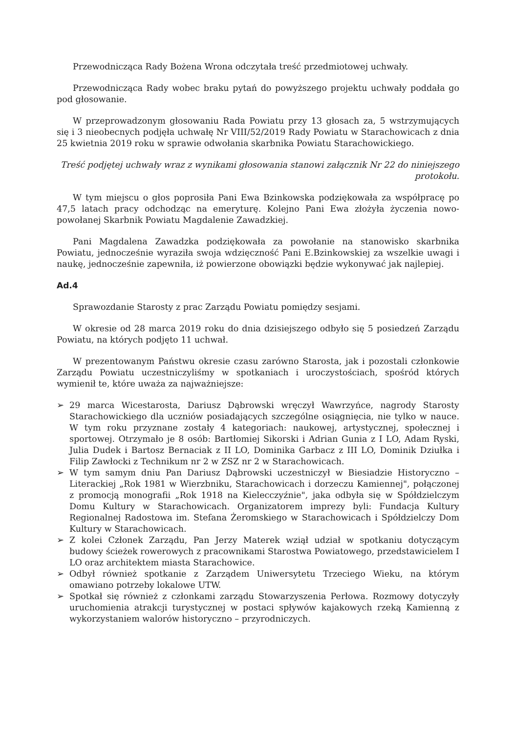Przewodnicząca Rady Bożena Wrona odczytała treść przedmiotowej uchwały.
Przewodnicząca Rady wobec braku pytań do powyższego projektu uchwały poddała go pod głosowanie.
W przeprowadzonym głosowaniu Rada Powiatu przy 13 głosach za, 5 wstrzymujących się i 3 nieobecnych podjęła uchwałę Nr VIII/52/2019 Rady Powiatu w Starachowicach z dnia 25 kwietnia 2019 roku w sprawie odwołania skarbnika Powiatu Starachowickiego.
Treść podjętej uchwały wraz z wynikami głosowania stanowi załącznik Nr 22 do niniejszego protokołu.
W tym miejscu o głos poprosiła Pani Ewa Bzinkowska podziękowała za współpracę po 47,5 latach pracy odchodząc na emeryturę. Kolejno Pani Ewa złożyła życzenia nowo-powołanej Skarbnik Powiatu Magdalenie Zawadzkiej.
Pani Magdalena Zawadzka podziękowała za powołanie na stanowisko skarbnika Powiatu, jednocześnie wyraziła swoja wdzięczność Pani E.Bzinkowskiej za wszelkie uwagi i naukę, jednocześnie zapewniła, iż powierzone obowiązki będzie wykonywać jak najlepiej.
Ad.4
Sprawozdanie Starosty z prac Zarządu Powiatu pomiędzy sesjami.
W okresie od 28 marca 2019 roku do dnia dzisiejszego odbyło się 5 posiedzeń Zarządu Powiatu, na których podjęto 11 uchwał.
W prezentowanym Państwu okresie czasu zarówno Starosta, jak i pozostali członkowie Zarządu Powiatu uczestniczyliśmy w spotkaniach i uroczystościach, spośród których wymienił te, które uważa za najważniejsze:
➢ 29 marca Wicestarosta, Dariusz Dąbrowski wręczył Wawrzyńce, nagrody Starosty Starachowickiego dla uczniów posiadających szczególne osiągnięcia, nie tylko w nauce. W tym roku przyznane zostały 4 kategoriach: naukowej, artystycznej, społecznej i sportowej. Otrzymało je 8 osób: Bartłomiej Sikorski i Adrian Gunia z I LO, Adam Ryski, Julia Dudek i Bartosz Bernaciak z II LO, Dominika Garbacz z III LO, Dominik Dziułka i Filip Zawłocki z Technikum nr 2 w ZSZ nr 2 w Starachowicach.
➢ W tym samym dniu Pan Dariusz Dąbrowski uczestniczył w Biesiadzie Historyczno – Literackiej „Rok 1981 w Wierzbniku, Starachowicach i dorzeczu Kamiennej", połączonej z promocją monografii „Rok 1918 na Kielecczyźnie", jaka odbyła się w Spółdzielczym Domu Kultury w Starachowicach. Organizatorem imprezy byli: Fundacja Kultury Regionalnej Radostowa im. Stefana Żeromskiego w Starachowicach i Spółdzielczy Dom Kultury w Starachowicach.
➢ Z kolei Członek Zarządu, Pan Jerzy Materek wziął udział w spotkaniu dotyczącym budowy ścieżek rowerowych z pracownikami Starostwa Powiatowego, przedstawicielem I LO oraz architektem miasta Starachowice.
➢ Odbył również spotkanie z Zarządem Uniwersytetu Trzeciego Wieku, na którym omawiano potrzeby lokalowe UTW.
➢ Spotkał się również z członkami zarządu Stowarzyszenia Perłowa. Rozmowy dotyczyły uruchomienia atrakcji turystycznej w postaci spływów kajakowych rzeką Kamienną z wykorzystaniem walorów historyczno – przyrodniczych.